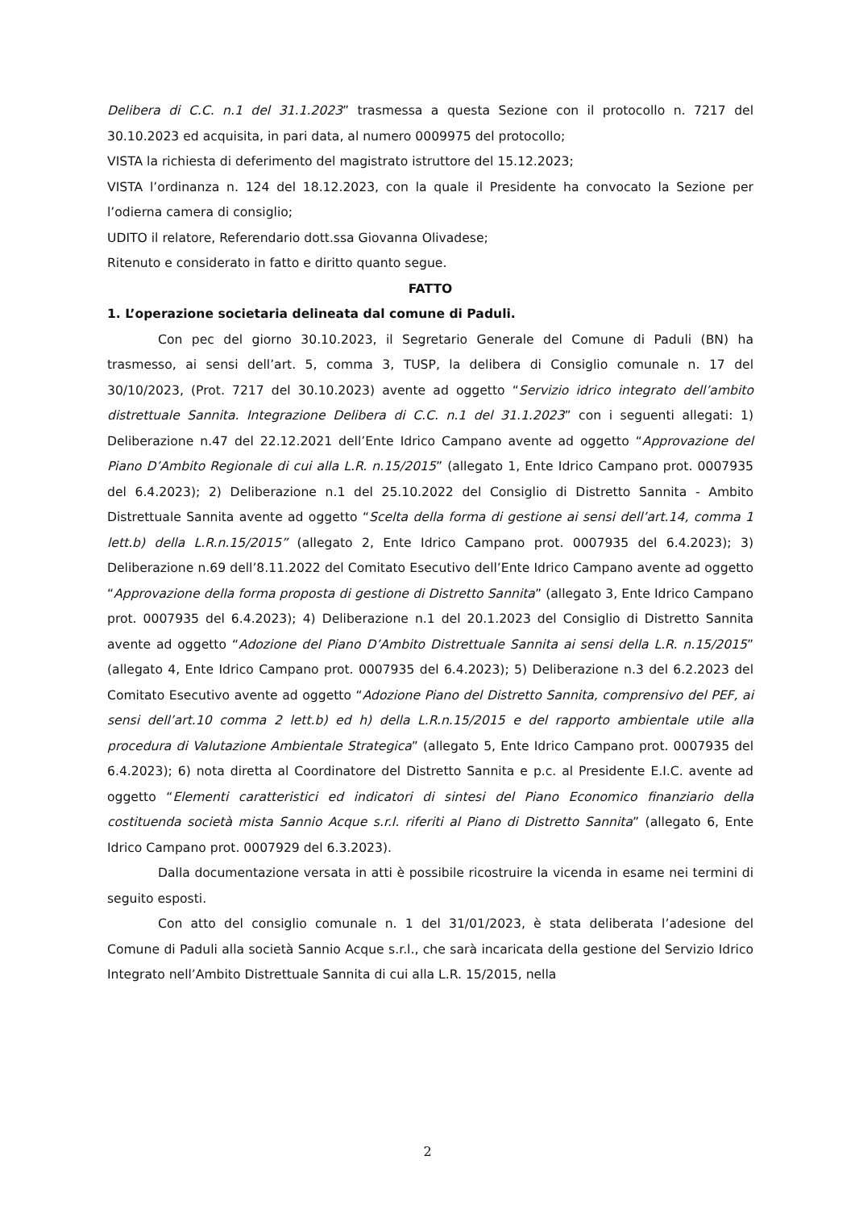Delibera di C.C. n.1 del 31.1.2023” trasmessa a questa Sezione con il protocollo n. 7217 del 30.10.2023 ed acquisita, in pari data, al numero 0009975 del protocollo;
VISTA la richiesta di deferimento del magistrato istruttore del 15.12.2023;
VISTA l’ordinanza n. 124 del 18.12.2023, con la quale il Presidente ha convocato la Sezione per l’odierna camera di consiglio;
UDITO il relatore, Referendario dott.ssa Giovanna Olivadese;
Ritenuto e considerato in fatto e diritto quanto segue.
FATTO
1. L’operazione societaria delineata dal comune di Paduli.
Con pec del giorno 30.10.2023, il Segretario Generale del Comune di Paduli (BN) ha trasmesso, ai sensi dell’art. 5, comma 3, TUSP, la delibera di Consiglio comunale n. 17 del 30/10/2023, (Prot. 7217 del 30.10.2023) avente ad oggetto “Servizio idrico integrato dell’ambito distrettuale Sannita. Integrazione Delibera di C.C. n.1 del 31.1.2023” con i seguenti allegati: 1) Deliberazione n.47 del 22.12.2021 dell’Ente Idrico Campano avente ad oggetto “Approvazione del Piano D’Ambito Regionale di cui alla L.R. n.15/2015” (allegato 1, Ente Idrico Campano prot. 0007935 del 6.4.2023); 2) Deliberazione n.1 del 25.10.2022 del Consiglio di Distretto Sannita - Ambito Distrettuale Sannita avente ad oggetto “Scelta della forma di gestione ai sensi dell’art.14, comma 1 lett.b) della L.R.n.15/2015” (allegato 2, Ente Idrico Campano prot. 0007935 del 6.4.2023); 3) Deliberazione n.69 dell’8.11.2022 del Comitato Esecutivo dell’Ente Idrico Campano avente ad oggetto “Approvazione della forma proposta di gestione di Distretto Sannita” (allegato 3, Ente Idrico Campano prot. 0007935 del 6.4.2023); 4) Deliberazione n.1 del 20.1.2023 del Consiglio di Distretto Sannita avente ad oggetto “Adozione del Piano D’Ambito Distrettuale Sannita ai sensi della L.R. n.15/2015” (allegato 4, Ente Idrico Campano prot. 0007935 del 6.4.2023); 5) Deliberazione n.3 del 6.2.2023 del Comitato Esecutivo avente ad oggetto “Adozione Piano del Distretto Sannita, comprensivo del PEF, ai sensi dell’art.10 comma 2 lett.b) ed h) della L.R.n.15/2015 e del rapporto ambientale utile alla procedura di Valutazione Ambientale Strategica” (allegato 5, Ente Idrico Campano prot. 0007935 del 6.4.2023); 6) nota diretta al Coordinatore del Distretto Sannita e p.c. al Presidente E.I.C. avente ad oggetto “Elementi caratteristici ed indicatori di sintesi del Piano Economico finanziario della costituenda società mista Sannio Acque s.r.l. riferiti al Piano di Distretto Sannita” (allegato 6, Ente Idrico Campano prot. 0007929 del 6.3.2023).
Dalla documentazione versata in atti è possibile ricostruire la vicenda in esame nei termini di seguito esposti.
Con atto del consiglio comunale n. 1 del 31/01/2023, è stata deliberata l’adesione del Comune di Paduli alla società Sannio Acque s.r.l., che sarà incaricata della gestione del Servizio Idrico Integrato nell’Ambito Distrettuale Sannita di cui alla L.R. 15/2015, nella
2